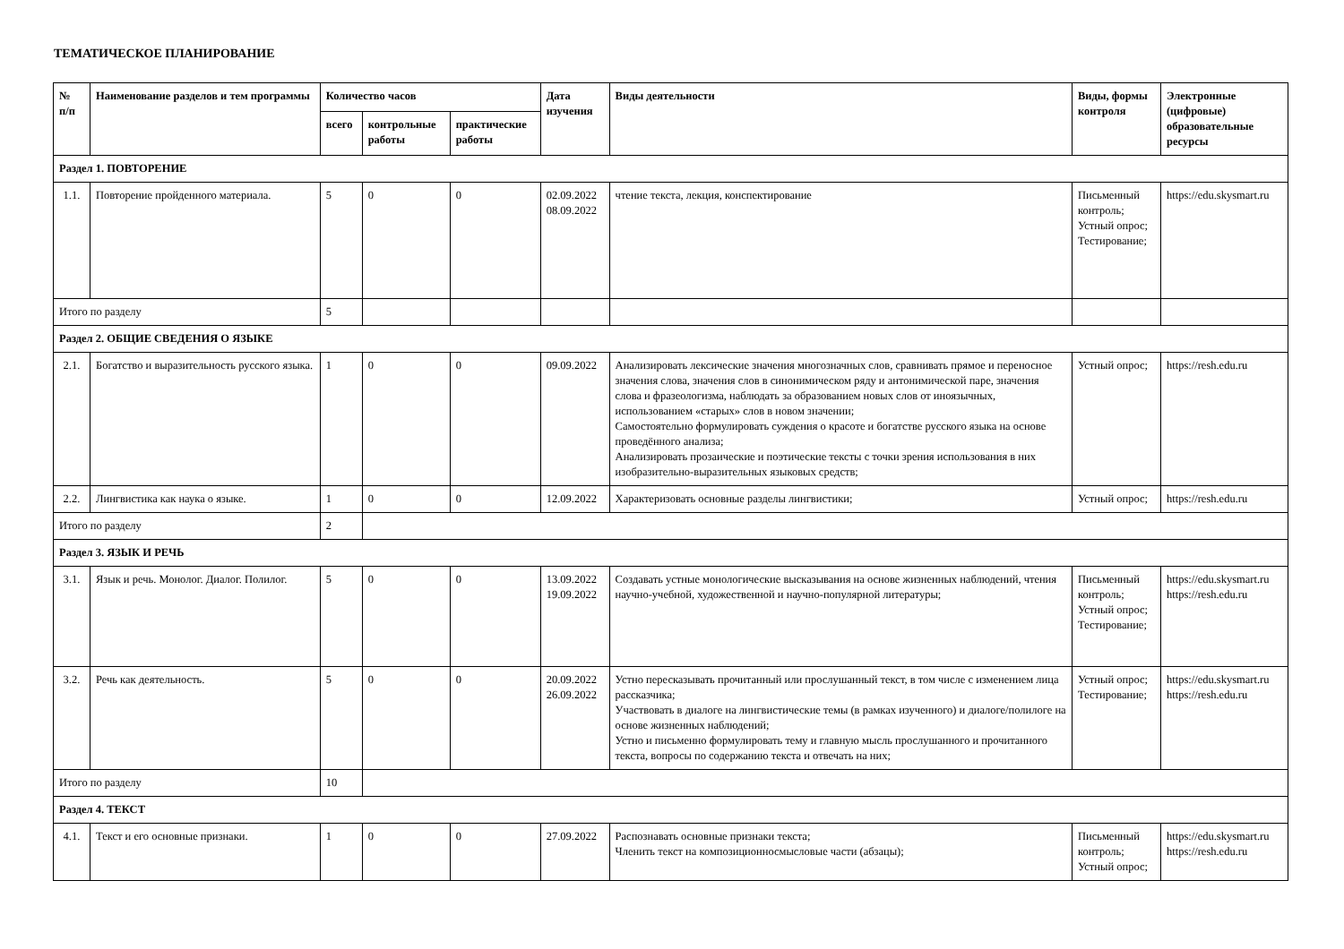ТЕМАТИЧЕСКОЕ ПЛАНИРОВАНИЕ
| № п/п | Наименование разделов и тем программы | Количество часов | | | Дата изучения | Виды деятельности | Виды, формы контроля | Электронные (цифровые) образовательные ресурсы |
| --- | --- | --- | --- | --- | --- | --- | --- | --- |
| | | всего | контрольные работы | практические работы | | | | |
| Раздел 1. ПОВТОРЕНИЕ | | | | | | | | |
| 1.1. | Повторение пройденного материала. | 5 | 0 | 0 | 02.09.2022 08.09.2022 | чтение текста, лекция, конспектирование | Письменный контроль; Устный опрос; Тестирование; | https://edu.skysmart.ru |
| Итого по разделу | | 5 | | | | | | |
| Раздел 2. ОБЩИЕ СВЕДЕНИЯ О ЯЗЫКЕ | | | | | | | | |
| 2.1. | Богатство и выразительность русского языка. | 1 | 0 | 0 | 09.09.2022 | Анализировать лексические значения многозначных слов, сравнивать прямое и переносное значения слова, значения слов в синонимическом ряду и антонимической паре, значения слова и фразеологизма, наблюдать за образованием новых слов от иноязычных, использованием «старых» слов в новом значении; Самостоятельно формулировать суждения о красоте и богатстве русского языка на основе проведённого анализа; Анализировать прозаические и поэтические тексты с точки зрения использования в них изобразительно-выразительных языковых средств; | Устный опрос; | https://resh.edu.ru |
| 2.2. | Лингвистика как наука о языке. | 1 | 0 | 0 | 12.09.2022 | Характеризовать основные разделы лингвистики; | Устный опрос; | https://resh.edu.ru |
| Итого по разделу | | 2 | | | | | | |
| Раздел 3. ЯЗЫК И РЕЧЬ | | | | | | | | |
| 3.1. | Язык и речь. Монолог. Диалог. Полилог. | 5 | 0 | 0 | 13.09.2022 19.09.2022 | Создавать устные монологические высказывания на основе жизненных наблюдений, чтения научно-учебной, художественной и научно-популярной литературы; | Письменный контроль; Устный опрос; Тестирование; | https://edu.skysmart.ru https://resh.edu.ru |
| 3.2. | Речь как деятельность. | 5 | 0 | 0 | 20.09.2022 26.09.2022 | Устно пересказывать прочитанный или прослушанный текст, в том числе с изменением лица рассказчика; Участвовать в диалоге на лингвистические темы (в рамках изученного) и диалоге/полилоге на основе жизненных наблюдений; Устно и письменно формулировать тему и главную мысль прослушанного и прочитанного текста, вопросы по содержанию текста и отвечать на них; | Устный опрос; Тестирование; | https://edu.skysmart.ru https://resh.edu.ru |
| Итого по разделу | | 10 | | | | | | |
| Раздел 4. ТЕКСТ | | | | | | | | |
| 4.1. | Текст и его основные признаки. | 1 | 0 | 0 | 27.09.2022 | Распознавать основные признаки текста; Членить текст на композиционносмысловые части (абзацы); | Письменный контроль; Устный опрос; | https://edu.skysmart.ru https://resh.edu.ru |